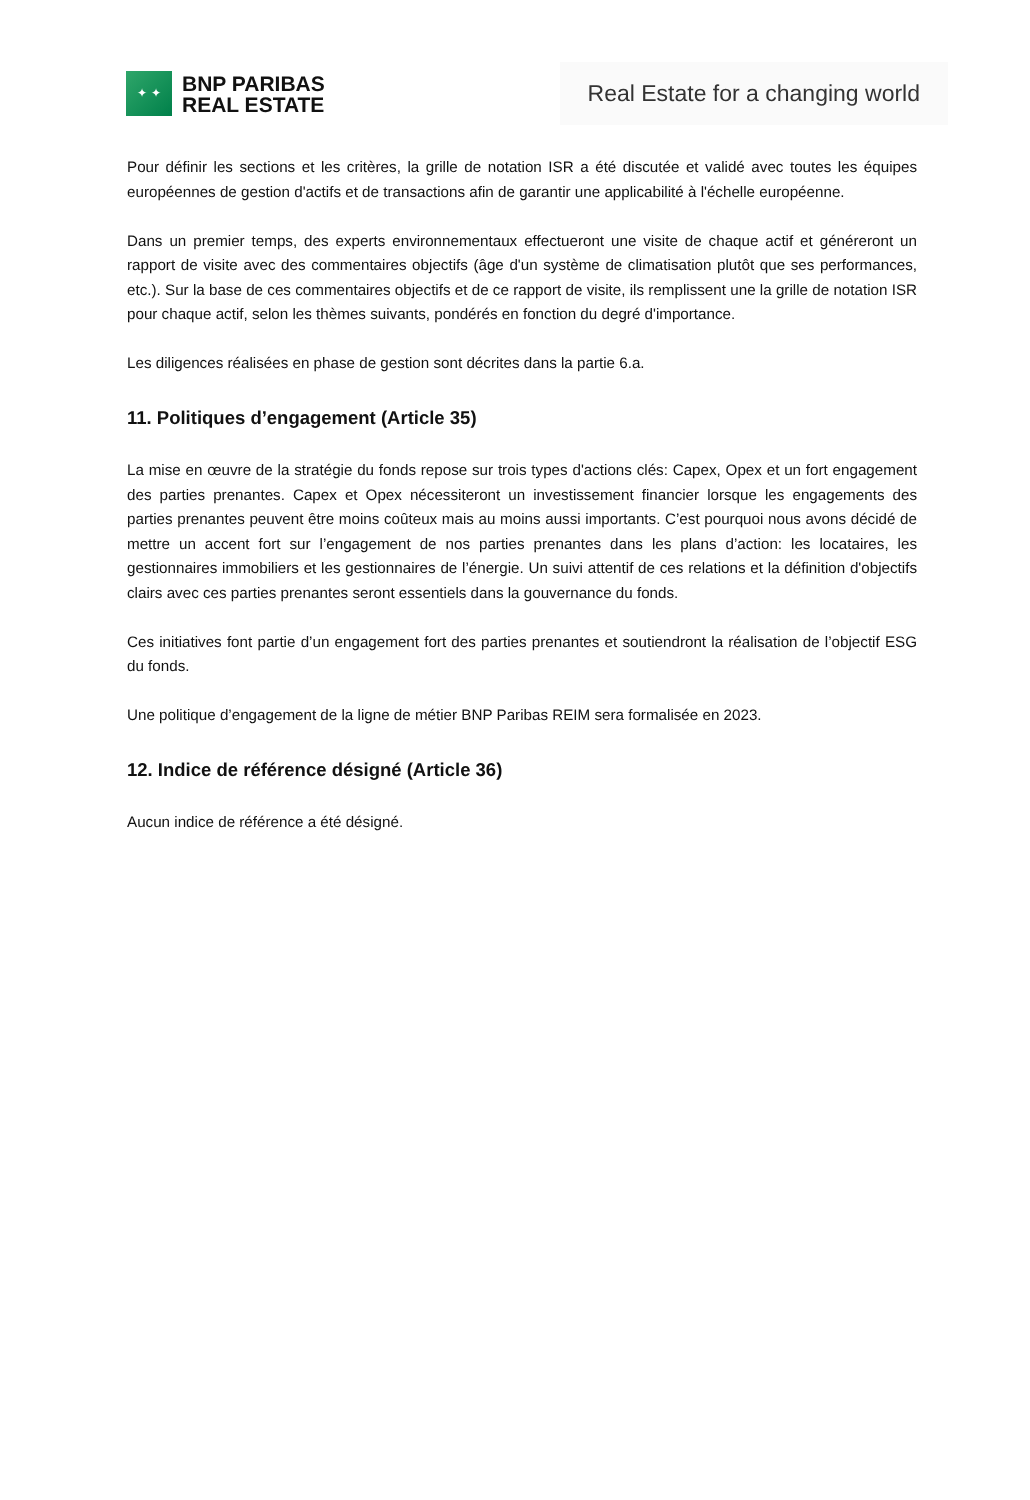✦ ✦
BNP PARIBAS
REAL ESTATE
Real Estate for a changing world
Pour définir les sections et les critères, la grille de notation ISR a été discutée et validé avec toutes les équipes européennes de gestion d'actifs et de transactions afin de garantir une applicabilité à l'échelle européenne.
Dans un premier temps, des experts environnementaux effectueront une visite de chaque actif et généreront un rapport de visite avec des commentaires objectifs (âge d'un système de climatisation plutôt que ses performances, etc.). Sur la base de ces commentaires objectifs et de ce rapport de visite, ils remplissent une la grille de notation ISR pour chaque actif, selon les thèmes suivants, pondérés en fonction du degré d'importance.
Les diligences réalisées en phase de gestion sont décrites dans la partie 6.a.
11. Politiques d’engagement (Article 35)
La mise en œuvre de la stratégie du fonds repose sur trois types d'actions clés: Capex, Opex et un fort engagement des parties prenantes. Capex et Opex nécessiteront un investissement financier lorsque les engagements des parties prenantes peuvent être moins coûteux mais au moins aussi importants. C’est pourquoi nous avons décidé de mettre un accent fort sur l’engagement de nos parties prenantes dans les plans d’action: les locataires, les gestionnaires immobiliers et les gestionnaires de l’énergie. Un suivi attentif de ces relations et la définition d'objectifs clairs avec ces parties prenantes seront essentiels dans la gouvernance du fonds.
Ces initiatives font partie d’un engagement fort des parties prenantes et soutiendront la réalisation de l’objectif ESG du fonds.
Une politique d’engagement de la ligne de métier BNP Paribas REIM sera formalisée en 2023.
12. Indice de référence désigné (Article 36)
Aucun indice de référence a été désigné.